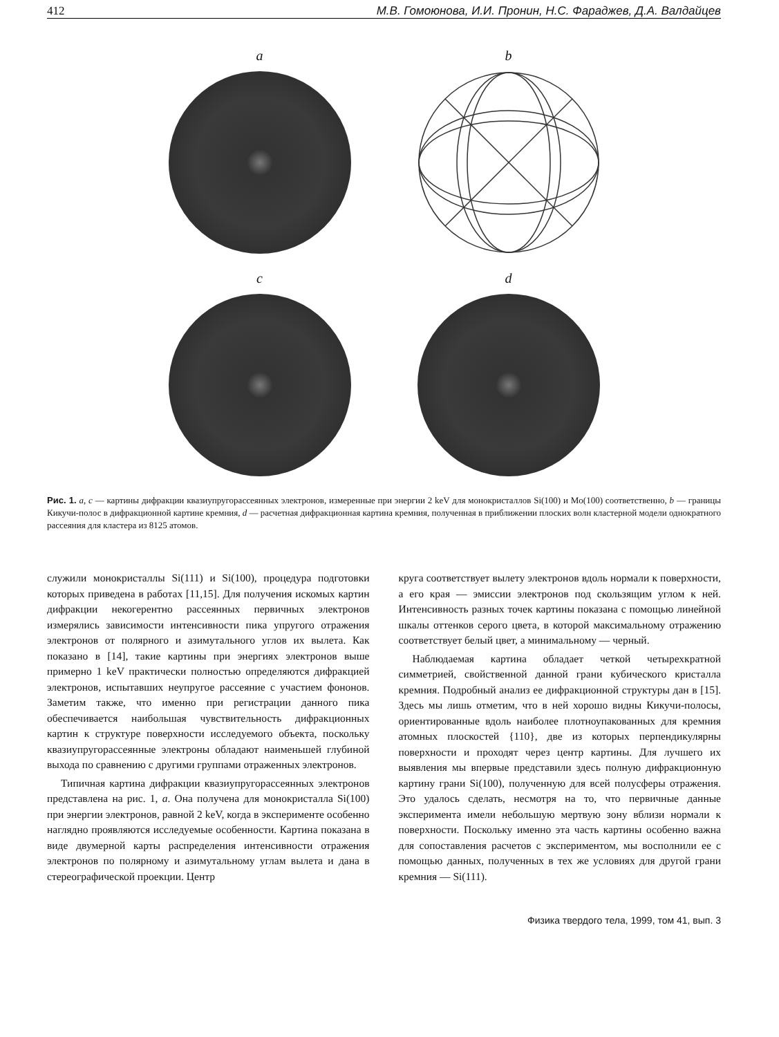412 М.В. Гомоюнова, И.И. Пронин, Н.С. Фараджев, Д.А. Валдайцев
a
b
c
d
Рис. 1. a, c — картины дифракции квазиупругорассеянных электронов, измеренные при энергии 2 keV для монокристаллов Si(100) и Mo(100) соответственно, b — границы Кикучи-полос в дифракционной картине кремния, d — расчетная дифракционная картина кремния, полученная в приближении плоских волн кластерной модели однократного рассеяния для кластера из 8125 атомов.
служили монокристаллы Si(111) и Si(100), процедура подготовки которых приведена в работах [11,15]. Для получения искомых картин дифракции некогерентно рассеянных первичных электронов измерялись зависимости интенсивности пика упругого отражения электронов от полярного и азимутального углов их вылета. Как показано в [14], такие картины при энергиях электронов выше примерно 1 keV практически полностью определяются дифракцией электронов, испытавших неупругое рассеяние с участием фононов. Заметим также, что именно при регистрации данного пика обеспечивается наибольшая чувствительность дифракционных картин к структуре поверхности исследуемого объекта, поскольку квазиупругорассеянные электроны обладают наименьшей глубиной выхода по сравнению с другими группами отраженных электронов.
Типичная картина дифракции квазиупругорассеянных электронов представлена на рис. 1, a. Она получена для монокристалла Si(100) при энергии электронов, равной 2 keV, когда в эксперименте особенно наглядно проявляются исследуемые особенности. Картина показана в виде двумерной карты распределения интенсивности отражения электронов по полярному и азимутальному углам вылета и дана в стереографической проекции. Центр
круга соответствует вылету электронов вдоль нормали к поверхности, а его края — эмиссии электронов под скользящим углом к ней. Интенсивность разных точек картины показана с помощью линейной шкалы оттенков серого цвета, в которой максимальному отражению соответствует белый цвет, а минимальному — черный.
Наблюдаемая картина обладает четкой четырехкратной симметрией, свойственной данной грани кубического кристалла кремния. Подробный анализ ее дифракционной структуры дан в [15]. Здесь мы лишь отметим, что в ней хорошо видны Кикучи-полосы, ориентированные вдоль наиболее плотноупакованных для кремния атомных плоскостей {110}, две из которых перпендикулярны поверхности и проходят через центр картины. Для лучшего их выявления мы впервые представили здесь полную дифракционную картину грани Si(100), полученную для всей полусферы отражения. Это удалось сделать, несмотря на то, что первичные данные эксперимента имели небольшую мертвую зону вблизи нормали к поверхности. Поскольку именно эта часть картины особенно важна для сопоставления расчетов с экспериментом, мы восполнили ее с помощью данных, полученных в тех же условиях для другой грани кремния — Si(111).
Физика твердого тела, 1999, том 41, вып. 3